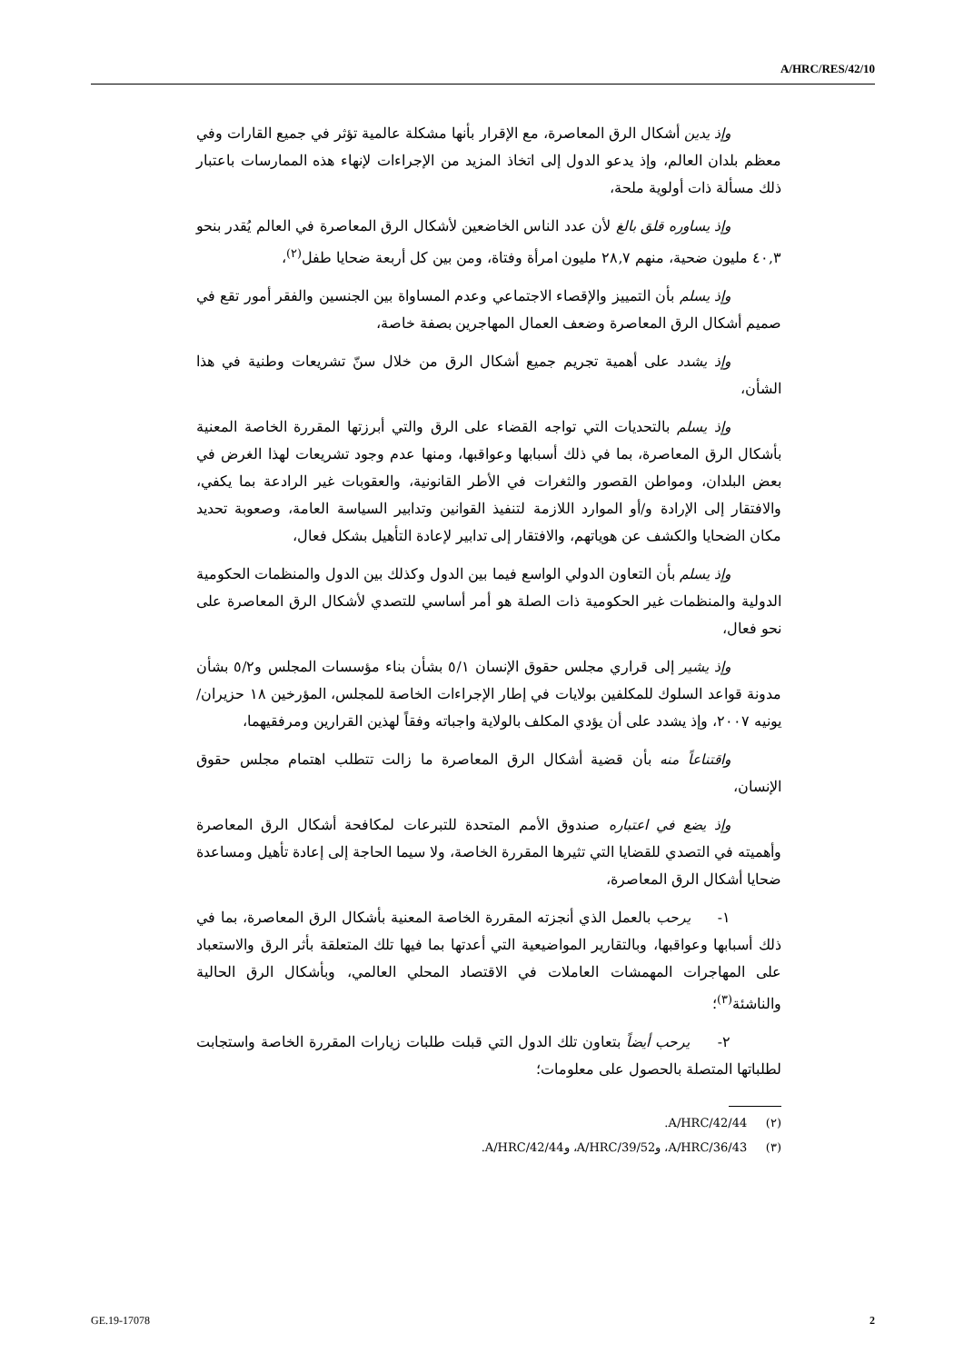A/HRC/RES/42/10
وإذ يدين أشكال الرق المعاصرة، مع الإقرار بأنها مشكلة عالمية تؤثر في جميع القارات وفي معظم بلدان العالم، وإذ يدعو الدول إلى اتخاذ المزيد من الإجراءات لإنهاء هذه الممارسات باعتبار ذلك مسألة ذات أولوية ملحة،
وإذ يساوره قلق بالغ لأن عدد الناس الخاضعين لأشكال الرق المعاصرة في العالم يُقدر بنحو ٤٠,٣ مليون ضحية، منهم ٢٨,٧ مليون امرأة وفتاة، ومن بين كل أربعة ضحايا طفل<sup>(٢)</sup>،
وإذ يسلم بأن التمييز والإقصاء الاجتماعي وعدم المساواة بين الجنسين والفقر أمور تقع في صميم أشكال الرق المعاصرة وضعف العمال المهاجرين بصفة خاصة،
وإذ يشدد على أهمية تجريم جميع أشكال الرق من خلال سنّ تشريعات وطنية في هذا الشأن،
وإذ يسلم بالتحديات التي تواجه القضاء على الرق والتي أبرزتها المقررة الخاصة المعنية بأشكال الرق المعاصرة، بما في ذلك أسبابها وعواقبها، ومنها عدم وجود تشريعات لهذا الغرض في بعض البلدان، ومواطن القصور والثغرات في الأطر القانونية، والعقوبات غير الرادعة بما يكفي، والافتقار إلى الإرادة و/أو الموارد اللازمة لتنفيذ القوانين وتدابير السياسة العامة، وصعوبة تحديد مكان الضحايا والكشف عن هوياتهم، والافتقار إلى تدابير لإعادة التأهيل بشكل فعال،
وإذ يسلم بأن التعاون الدولي الواسع فيما بين الدول وكذلك بين الدول والمنظمات الحكومية الدولية والمنظمات غير الحكومية ذات الصلة هو أمر أساسي للتصدي لأشكال الرق المعاصرة على نحو فعال،
وإذ يشير إلى قراري مجلس حقوق الإنسان ٥/١ بشأن بناء مؤسسات المجلس و٥/٢ بشأن مدونة قواعد السلوك للمكلفين بولايات في إطار الإجراءات الخاصة للمجلس، المؤرخين ١٨ حزيران/يونيه ٢٠٠٧، وإذ يشدد على أن يؤدي المكلف بالولاية واجباته وفقاً لهذين القرارين ومرفقيهما،
واقتناعاً منه بأن قضية أشكال الرق المعاصرة ما زالت تتطلب اهتمام مجلس حقوق الإنسان،
وإذ يضع في اعتباره صندوق الأمم المتحدة للتبرعات لمكافحة أشكال الرق المعاصرة وأهميته في التصدي للقضايا التي تثيرها المقررة الخاصة، ولا سيما الحاجة إلى إعادة تأهيل ومساعدة ضحايا أشكال الرق المعاصرة،
١- يرحب بالعمل الذي أنجزته المقررة الخاصة المعنية بأشكال الرق المعاصرة، بما في ذلك أسبابها وعواقبها، وبالتقارير المواضيعية التي أعدتها بما فيها تلك المتعلقة بأثر الرق والاستعباد على المهاجرات المهمشات العاملات في الاقتصاد المحلي العالمي، وبأشكال الرق الحالية والناشئة<sup>(٣)</sup>؛
٢- يرحب أيضاً بتعاون تلك الدول التي قبلت طلبات زيارات المقررة الخاصة واستجابت لطلباتها المتصلة بالحصول على معلومات؛
(٢) A/HRC/42/44.
(٣) A/HRC/36/43، وA/HRC/39/52، وA/HRC/42/44.
GE.19-17078 2